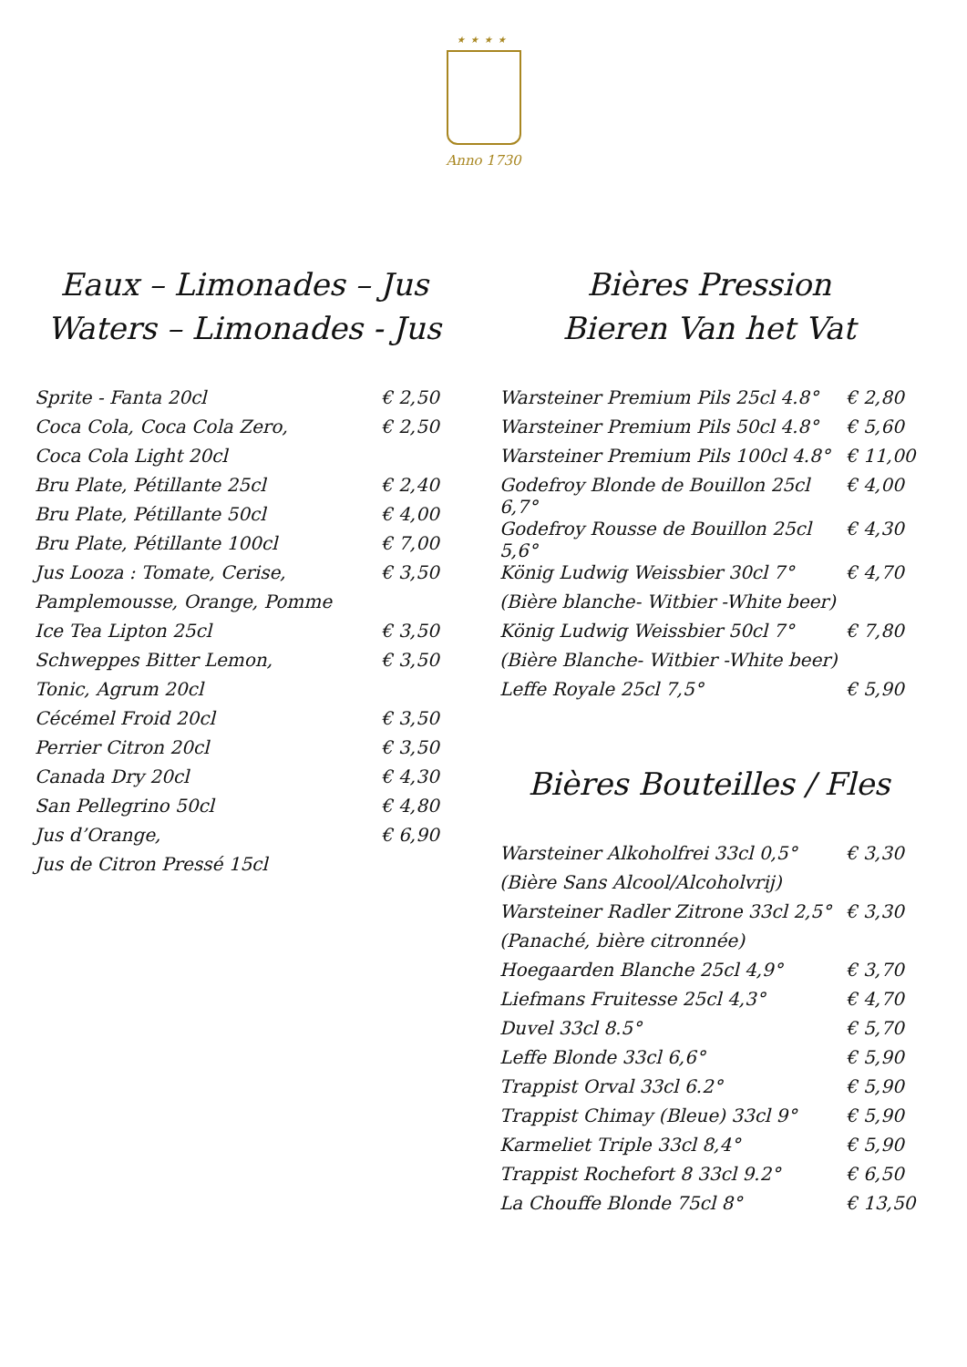★★★★
Anno 1730
Eaux – Limonades – Jus
Waters – Limonades - Jus
| Sprite - Fanta 20cl | € 2,50 |
| Coca Cola, Coca Cola Zero, | € 2,50 |
| Coca Cola Light 20cl | |
| Bru Plate, Pétillante 25cl | € 2,40 |
| Bru Plate, Pétillante 50cl | € 4,00 |
| Bru Plate, Pétillante 100cl | € 7,00 |
| Jus Looza : Tomate, Cerise, | € 3,50 |
| Pamplemousse, Orange, Pomme | |
| Ice Tea Lipton 25cl | € 3,50 |
| Schweppes Bitter Lemon, | € 3,50 |
| Tonic, Agrum 20cl | |
| Cécémel Froid 20cl | € 3,50 |
| Perrier Citron 20cl | € 3,50 |
| Canada Dry 20cl | € 4,30 |
| San Pellegrino 50cl | € 4,80 |
| Jus d’Orange, | € 6,90 |
| Jus de Citron Pressé 15cl | |
Bières Pression
Bieren Van het Vat
| Warsteiner Premium Pils 25cl 4.8° | € 2,80 |
| Warsteiner Premium Pils 50cl 4.8° | € 5,60 |
| Warsteiner Premium Pils 100cl 4.8° | € 11,00 |
| Godefroy Blonde de Bouillon 25cl 6,7° | € 4,00 |
| Godefroy Rousse de Bouillon 25cl 5,6° | € 4,30 |
| König Ludwig Weissbier 30cl 7° | € 4,70 |
| (Bière blanche- Witbier -White beer) | |
| König Ludwig Weissbier 50cl 7° | € 7,80 |
| (Bière Blanche- Witbier -White beer) | |
| Leffe Royale 25cl 7,5° | € 5,90 |
Bières Bouteilles / Fles
| Warsteiner Alkoholfrei 33cl 0,5° | € 3,30 |
| (Bière Sans Alcool/Alcoholvrij) | |
| Warsteiner Radler Zitrone 33cl 2,5° | € 3,30 |
| (Panaché, bière citronnée) | |
| Hoegaarden Blanche 25cl 4,9° | € 3,70 |
| Liefmans Fruitesse 25cl 4,3° | € 4,70 |
| Duvel 33cl 8.5° | € 5,70 |
| Leffe Blonde 33cl 6,6° | € 5,90 |
| Trappist Orval 33cl 6.2° | € 5,90 |
| Trappist Chimay (Bleue) 33cl 9° | € 5,90 |
| Karmeliet Triple 33cl 8,4° | € 5,90 |
| Trappist Rochefort 8 33cl 9.2° | € 6,50 |
| La Chouffe Blonde 75cl 8° | € 13,50 |